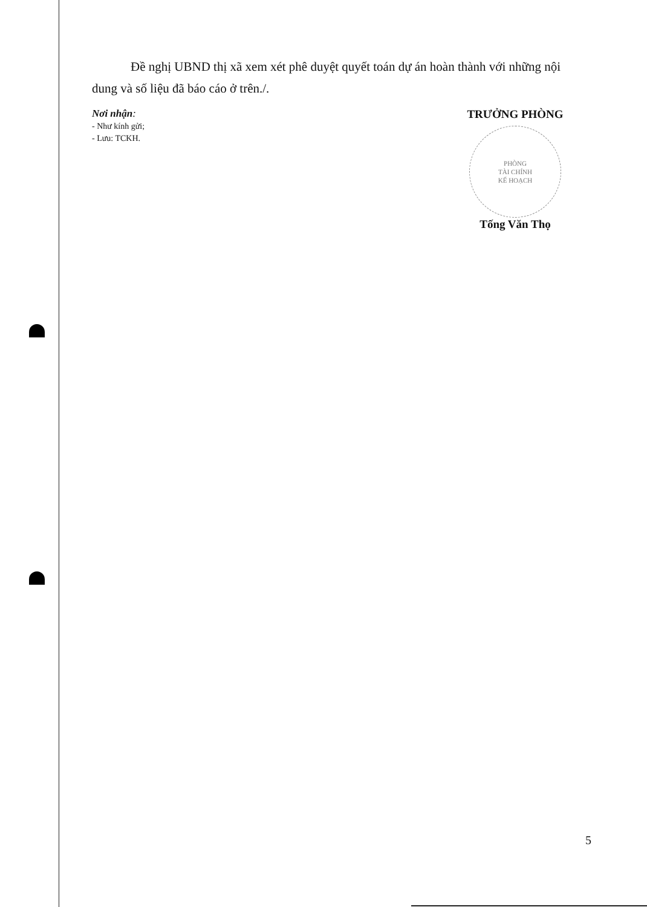Đề nghị UBND thị xã xem xét phê duyệt quyết toán dự án hoàn thành với những nội dung và số liệu đã báo cáo ở trên./.
Nơi nhận:
- Như kính gửi;
- Lưu: TCKH.
TRƯỞNG PHÒNG
PHÒNG
TÀI CHÍNH
KẾ HOẠCH
Tống Văn Thọ
5